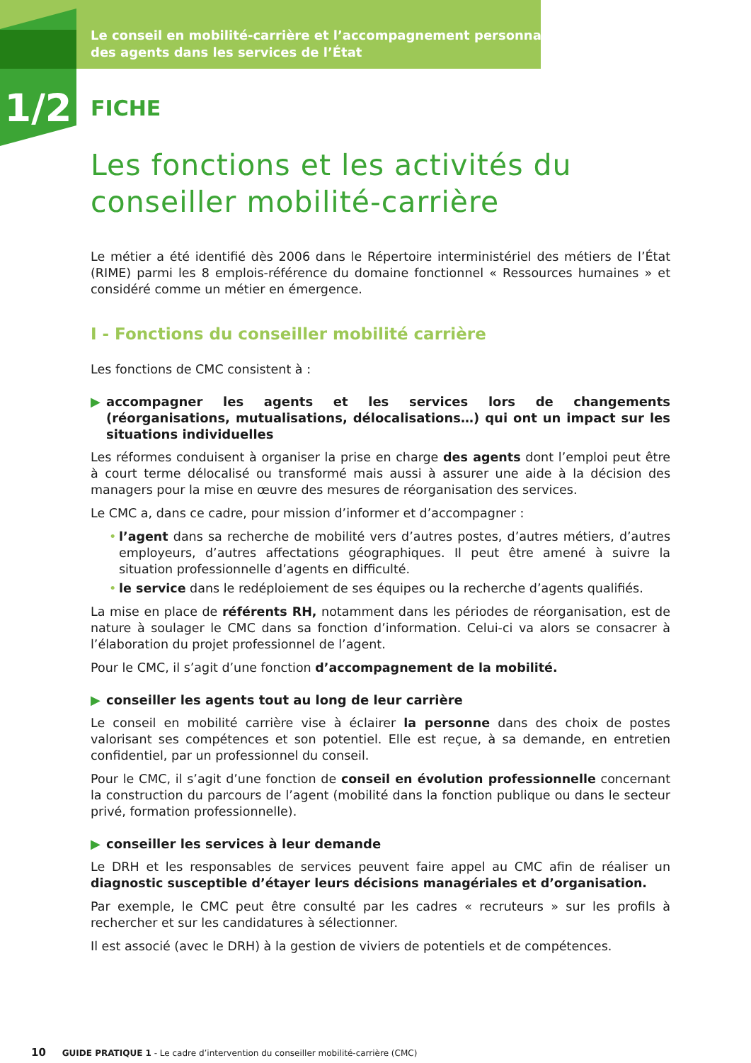Le conseil en mobilité-carrière et l’accompagnement personnalisé
des agents dans les services de l’État
1/2
FICHE
Les fonctions et les activités du conseiller mobilité-carrière
Le métier a été identifié dès 2006 dans le Répertoire interministériel des métiers de l’État (RIME) parmi les 8 emplois-référence du domaine fonctionnel « Ressources humaines » et considéré comme un métier en émergence.
I - Fonctions du conseiller mobilité carrière
Les fonctions de CMC consistent à :
▶ accompagner les agents et les services lors de changements (réorganisations, mutualisations, délocalisations…) qui ont un impact sur les situations individuelles
Les réformes conduisent à organiser la prise en charge des agents dont l’emploi peut être à court terme délocalisé ou transformé mais aussi à assurer une aide à la décision des managers pour la mise en œuvre des mesures de réorganisation des services.
Le CMC a, dans ce cadre, pour mission d’informer et d’accompagner :
• l’agent dans sa recherche de mobilité vers d’autres postes, d’autres métiers, d’autres employeurs, d’autres affectations géographiques. Il peut être amené à suivre la situation professionnelle d’agents en difficulté.
• le service dans le redéploiement de ses équipes ou la recherche d’agents qualifiés.
La mise en place de référents RH, notamment dans les périodes de réorganisation, est de nature à soulager le CMC dans sa fonction d’information. Celui-ci va alors se consacrer à l’élaboration du projet professionnel de l’agent.
Pour le CMC, il s’agit d’une fonction d’accompagnement de la mobilité.
▶ conseiller les agents tout au long de leur carrière
Le conseil en mobilité carrière vise à éclairer la personne dans des choix de postes valorisant ses compétences et son potentiel. Elle est reçue, à sa demande, en entretien confidentiel, par un professionnel du conseil.
Pour le CMC, il s’agit d’une fonction de conseil en évolution professionnelle concernant la construction du parcours de l’agent (mobilité dans la fonction publique ou dans le secteur privé, formation professionnelle).
▶ conseiller les services à leur demande
Le DRH et les responsables de services peuvent faire appel au CMC afin de réaliser un diagnostic susceptible d’étayer leurs décisions managériales et d’organisation.
Par exemple, le CMC peut être consulté par les cadres « recruteurs » sur les profils à rechercher et sur les candidatures à sélectionner.
Il est associé (avec le DRH) à la gestion de viviers de potentiels et de compétences.
10 GUIDE PRATIQUE 1 - Le cadre d’intervention du conseiller mobilité-carrière (CMC)